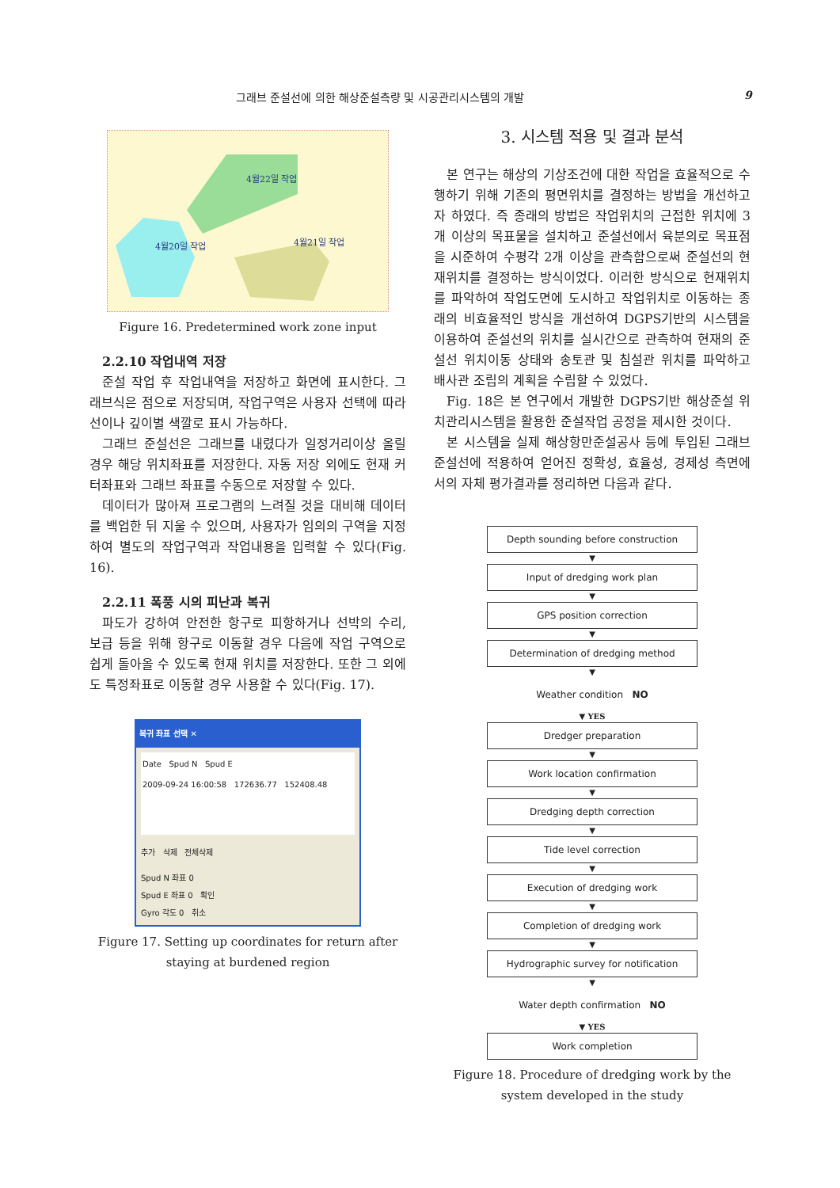그래브 준설선에 의한 해상준설측량 및 시공관리시스템의 개발 9
4월22일 작업
4월20일 작업
4월21일 작업
Figure 16. Predetermined work zone input
2.2.10 작업내역 저장
준설 작업 후 작업내역을 저장하고 화면에 표시한다. 그래브식은 점으로 저장되며, 작업구역은 사용자 선택에 따라 선이나 깊이별 색깔로 표시 가능하다.
그래브 준설선은 그래브를 내렸다가 일정거리이상 올릴 경우 해당 위치좌표를 저장한다. 자동 저장 외에도 현재 커터좌표와 그래브 좌표를 수동으로 저장할 수 있다.
데이터가 많아져 프로그램의 느려질 것을 대비해 데이터를 백업한 뒤 지울 수 있으며, 사용자가 임의의 구역을 지정하여 별도의 작업구역과 작업내용을 입력할 수 있다(Fig. 16).
2.2.11 폭풍 시의 피난과 복귀
파도가 강하여 안전한 항구로 피항하거나 선박의 수리, 보급 등을 위해 항구로 이동할 경우 다음에 작업 구역으로 쉽게 돌아올 수 있도록 현재 위치를 저장한다. 또한 그 외에도 특정좌표로 이동할 경우 사용할 수 있다(Fig. 17).
복귀 좌표 선택 ✕
Date Spud N Spud E
2009-09-24 16:00:58 172636.77 152408.48
추가 삭제 전체삭제
Spud N 좌표 0
Spud E 좌표 0 확인
Gyro 각도 0 취소
Figure 17. Setting up coordinates for return after staying at burdened region
3. 시스템 적용 및 결과 분석
본 연구는 해상의 기상조건에 대한 작업을 효율적으로 수행하기 위해 기존의 평면위치를 결정하는 방법을 개선하고자 하였다. 즉 종래의 방법은 작업위치의 근접한 위치에 3개 이상의 목표물을 설치하고 준설선에서 육분의로 목표점을 시준하여 수평각 2개 이상을 관측함으로써 준설선의 현재위치를 결정하는 방식이었다. 이러한 방식으로 현재위치를 파악하여 작업도면에 도시하고 작업위치로 이동하는 종래의 비효율적인 방식을 개선하여 DGPS기반의 시스템을 이용하여 준설선의 위치를 실시간으로 관측하여 현재의 준설선 위치이동 상태와 송토관 및 침설관 위치를 파악하고 배사관 조립의 계획을 수립할 수 있었다.
Fig. 18은 본 연구에서 개발한 DGPS기반 해상준설 위치관리시스템을 활용한 준설작업 공정을 제시한 것이다.
본 시스템을 실제 해상항만준설공사 등에 투입된 그래브 준설선에 적용하여 얻어진 정확성, 효율성, 경제성 측면에서의 자체 평가결과를 정리하면 다음과 같다.
Depth sounding before construction
▼
Input of dredging work plan
▼
GPS position correction
▼
Determination of dredging method
▼
Weather condition NO
▼ YES
Dredger preparation
▼
Work location confirmation
▼
Dredging depth correction
▼
Tide level correction
▼
Execution of dredging work
▼
Completion of dredging work
▼
Hydrographic survey for notification
▼
Water depth confirmation NO
▼ YES
Work completion
Figure 18. Procedure of dredging work by the system developed in the study